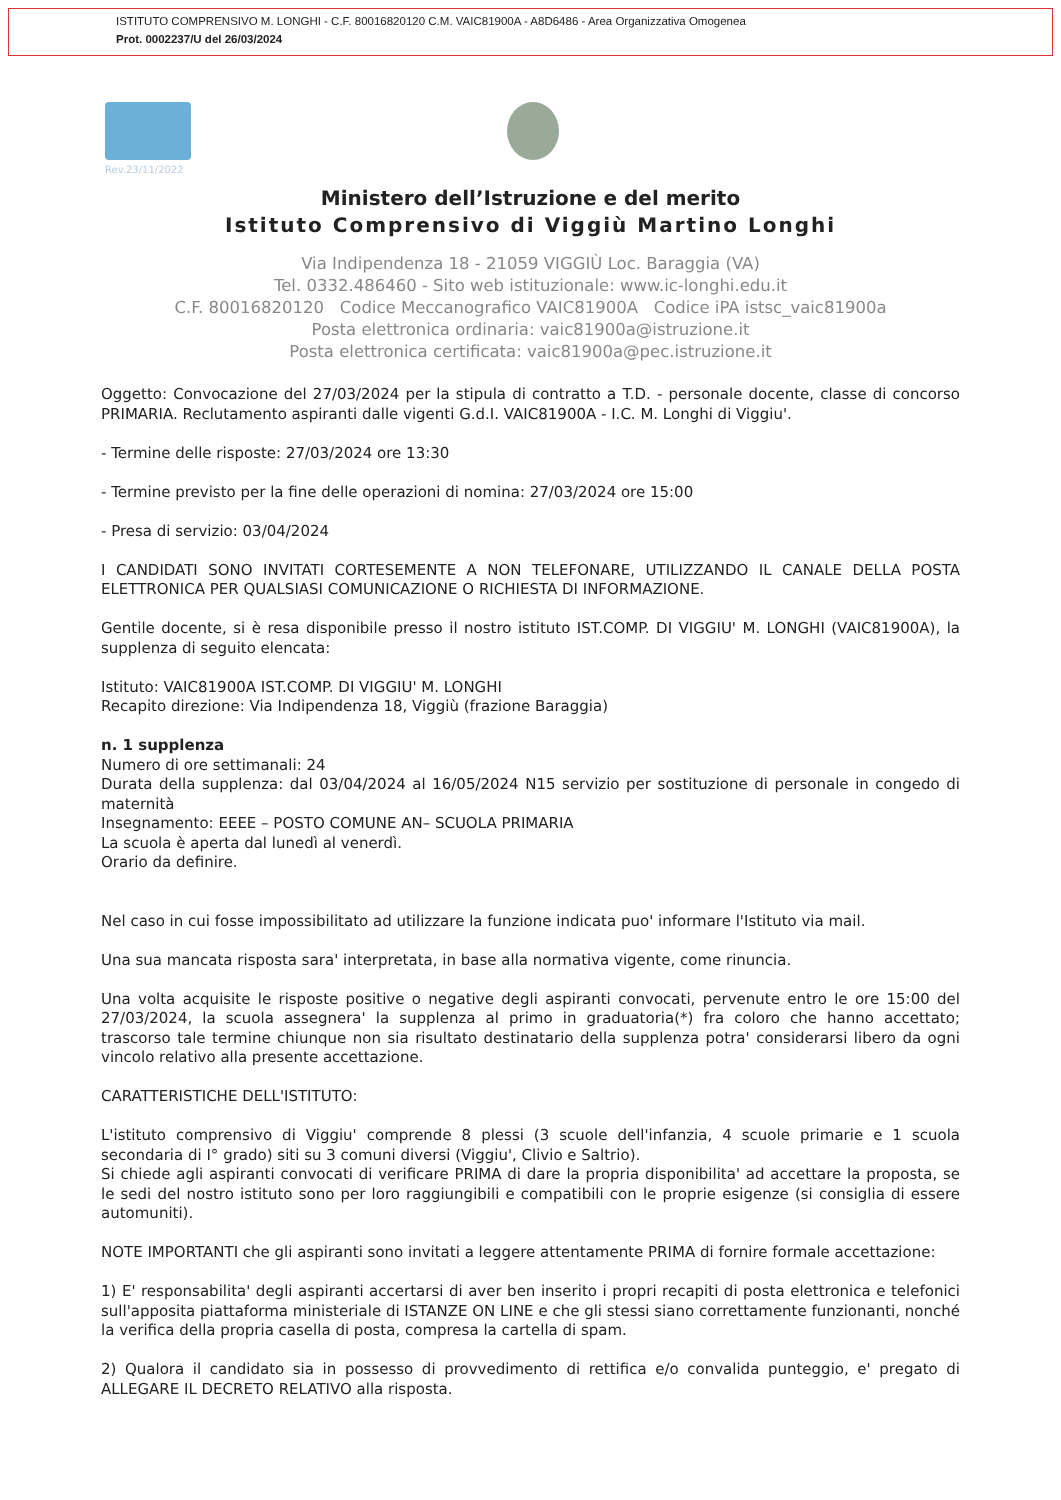ISTITUTO COMPRENSIVO M. LONGHI - C.F. 80016820120 C.M. VAIC81900A - A8D6486 - Area Organizzativa Omogenea
Prot. 0002237/U del 26/03/2024
Rev.23/11/2022
Ministero dell’Istruzione e del merito
Istituto Comprensivo di Viggiù Martino Longhi
Via Indipendenza 18 - 21059 VIGGIÙ Loc. Baraggia (VA)
Tel. 0332.486460 - Sito web istituzionale: www.ic-longhi.edu.it
C.F. 80016820120 Codice Meccanografico VAIC81900A Codice iPA istsc_vaic81900a
Posta elettronica ordinaria: vaic81900a@istruzione.it
Posta elettronica certificata: vaic81900a@pec.istruzione.it
Oggetto: Convocazione del 27/03/2024 per la stipula di contratto a T.D. - personale docente, classe di concorso PRIMARIA. Reclutamento aspiranti dalle vigenti G.d.I. VAIC81900A - I.C. M. Longhi di Viggiu'.
- Termine delle risposte: 27/03/2024 ore 13:30
- Termine previsto per la fine delle operazioni di nomina: 27/03/2024 ore 15:00
- Presa di servizio: 03/04/2024
I CANDIDATI SONO INVITATI CORTESEMENTE A NON TELEFONARE, UTILIZZANDO IL CANALE DELLA POSTA ELETTRONICA PER QUALSIASI COMUNICAZIONE O RICHIESTA DI INFORMAZIONE.
Gentile docente, si è resa disponibile presso il nostro istituto IST.COMP. DI VIGGIU' M. LONGHI (VAIC81900A), la supplenza di seguito elencata:
Istituto: VAIC81900A IST.COMP. DI VIGGIU' M. LONGHI
Recapito direzione: Via Indipendenza 18, Viggiù (frazione Baraggia)
n. 1 supplenza
Numero di ore settimanali: 24
Durata della supplenza: dal 03/04/2024 al 16/05/2024 N15 servizio per sostituzione di personale in congedo di maternità
Insegnamento: EEEE – POSTO COMUNE AN– SCUOLA PRIMARIA
La scuola è aperta dal lunedì al venerdì.
Orario da definire.
Nel caso in cui fosse impossibilitato ad utilizzare la funzione indicata puo' informare l'Istituto via mail.
Una sua mancata risposta sara' interpretata, in base alla normativa vigente, come rinuncia.
Una volta acquisite le risposte positive o negative degli aspiranti convocati, pervenute entro le ore 15:00 del 27/03/2024, la scuola assegnera' la supplenza al primo in graduatoria(*) fra coloro che hanno accettato; trascorso tale termine chiunque non sia risultato destinatario della supplenza potra' considerarsi libero da ogni vincolo relativo alla presente accettazione.
CARATTERISTICHE DELL'ISTITUTO:
L'istituto comprensivo di Viggiu' comprende 8 plessi (3 scuole dell'infanzia, 4 scuole primarie e 1 scuola secondaria di I° grado) siti su 3 comuni diversi (Viggiu', Clivio e Saltrio).
Si chiede agli aspiranti convocati di verificare PRIMA di dare la propria disponibilita' ad accettare la proposta, se le sedi del nostro istituto sono per loro raggiungibili e compatibili con le proprie esigenze (si consiglia di essere automuniti).
NOTE IMPORTANTI che gli aspiranti sono invitati a leggere attentamente PRIMA di fornire formale accettazione:
1) E' responsabilita' degli aspiranti accertarsi di aver ben inserito i propri recapiti di posta elettronica e telefonici sull'apposita piattaforma ministeriale di ISTANZE ON LINE e che gli stessi siano correttamente funzionanti, nonché la verifica della propria casella di posta, compresa la cartella di spam.
2) Qualora il candidato sia in possesso di provvedimento di rettifica e/o convalida punteggio, e' pregato di ALLEGARE IL DECRETO RELATIVO alla risposta.